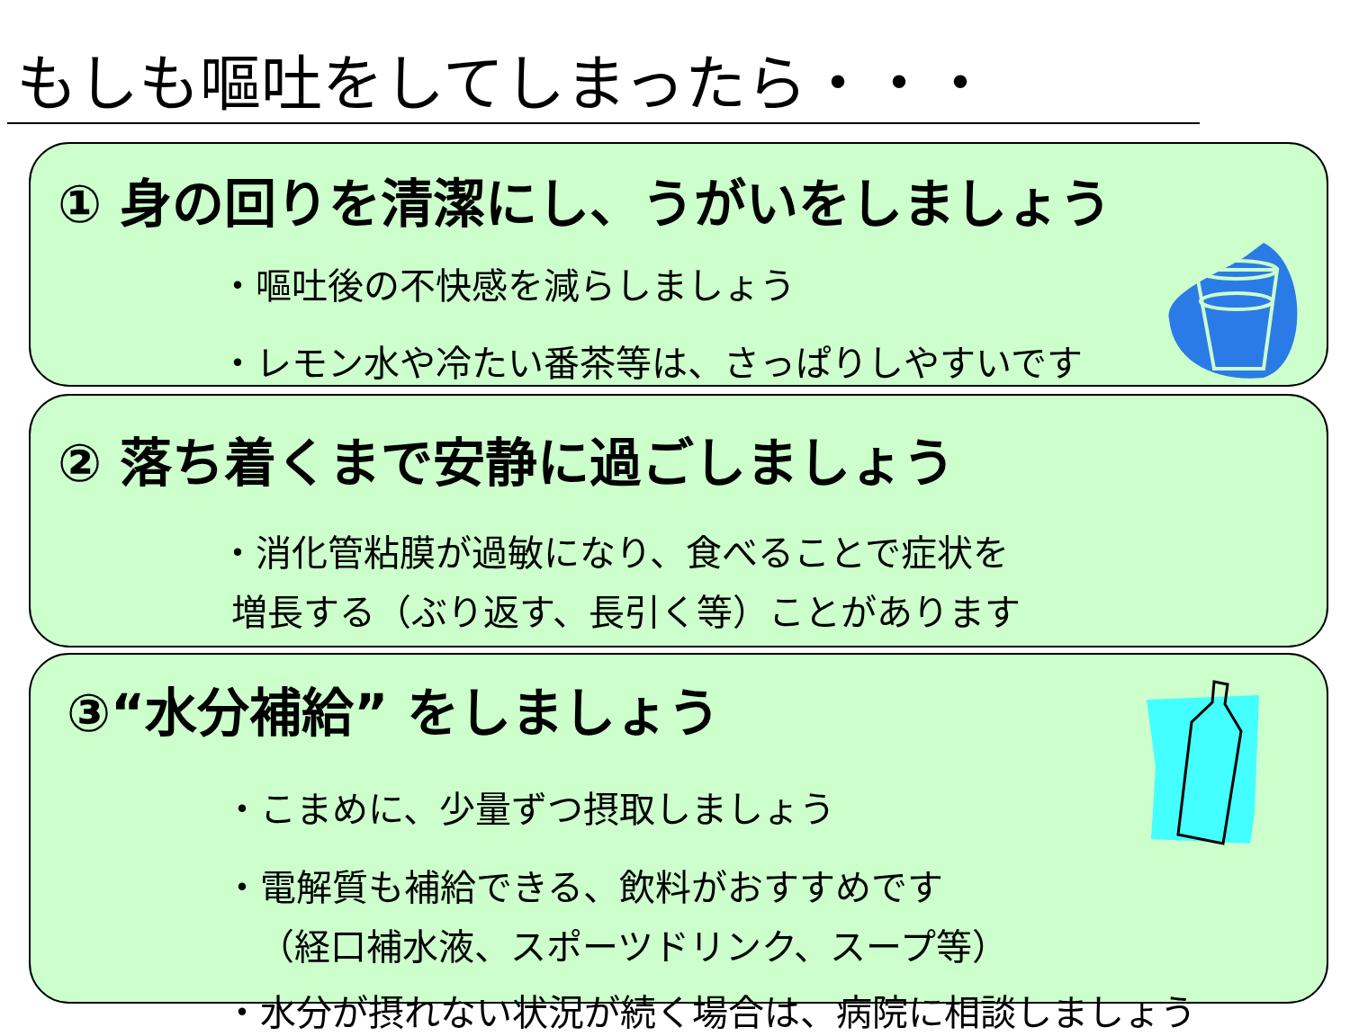もしも嘔吐をしてしまったら・・・
① 身の回りを清潔にし、うがいをしましょう
・嘔吐後の不快感を減らしましょう
・レモン水や冷たい番茶等は、さっぱりしやすいです
② 落ち着くまで安静に過ごしましょう
・消化管粘膜が過敏になり、食べることで症状を
増長する（ぶり返す、長引く等）ことがあります
③“水分補給” をしましょう
・こまめに、少量ずつ摂取しましょう
・電解質も補給できる、飲料がおすすめです
（経口補水液、スポーツドリンク、スープ等）
・水分が摂れない状況が続く場合は、病院に相談しましょう